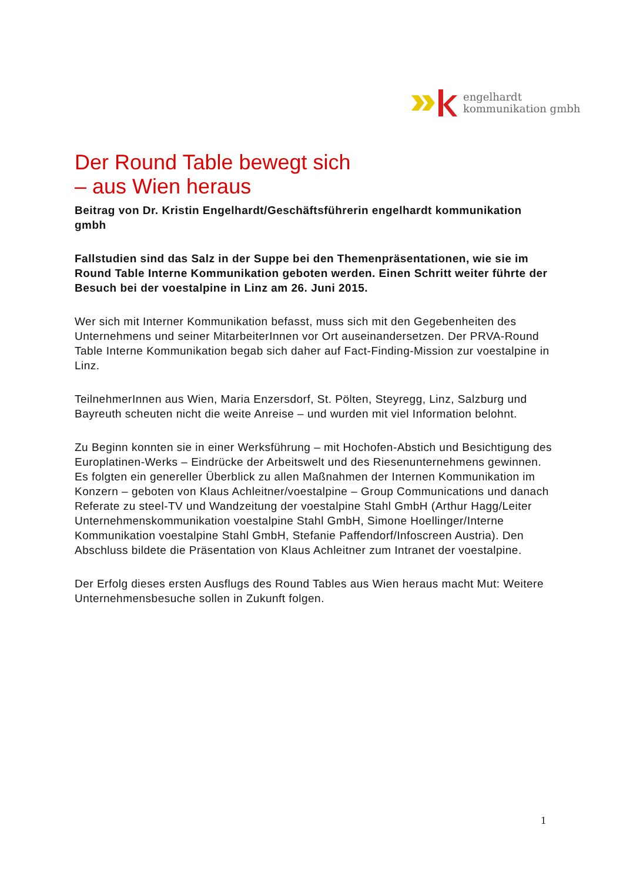engelhardt
kommunikation gmbh
Der Round Table bewegt sich
– aus Wien heraus
Beitrag von Dr. Kristin Engelhardt/Geschäftsführerin engelhardt kommunikation gmbh
Fallstudien sind das Salz in der Suppe bei den Themenpräsentationen, wie sie im Round Table Interne Kommunikation geboten werden. Einen Schritt weiter führte der Besuch bei der voestalpine in Linz am 26. Juni 2015.
Wer sich mit Interner Kommunikation befasst, muss sich mit den Gegebenheiten des Unternehmens und seiner MitarbeiterInnen vor Ort auseinandersetzen. Der PRVA-Round Table Interne Kommunikation begab sich daher auf Fact-Finding-Mission zur voestalpine in Linz.
TeilnehmerInnen aus Wien, Maria Enzersdorf, St. Pölten, Steyregg, Linz, Salzburg und Bayreuth scheuten nicht die weite Anreise – und wurden mit viel Information belohnt.
Zu Beginn konnten sie in einer Werksführung – mit Hochofen-Abstich und Besichtigung des Europlatinen-Werks – Eindrücke der Arbeitswelt und des Riesenunternehmens gewinnen. Es folgten ein genereller Überblick zu allen Maßnahmen der Internen Kommunikation im Konzern – geboten von Klaus Achleitner/voestalpine – Group Communications und danach Referate zu steel-TV und Wandzeitung der voestalpine Stahl GmbH (Arthur Hagg/Leiter Unternehmenskommunikation voestalpine Stahl GmbH, Simone Hoellinger/Interne Kommunikation voestalpine Stahl GmbH, Stefanie Paffendorf/Infoscreen Austria). Den Abschluss bildete die Präsentation von Klaus Achleitner zum Intranet der voestalpine.
Der Erfolg dieses ersten Ausflugs des Round Tables aus Wien heraus macht Mut: Weitere Unternehmensbesuche sollen in Zukunft folgen.
1